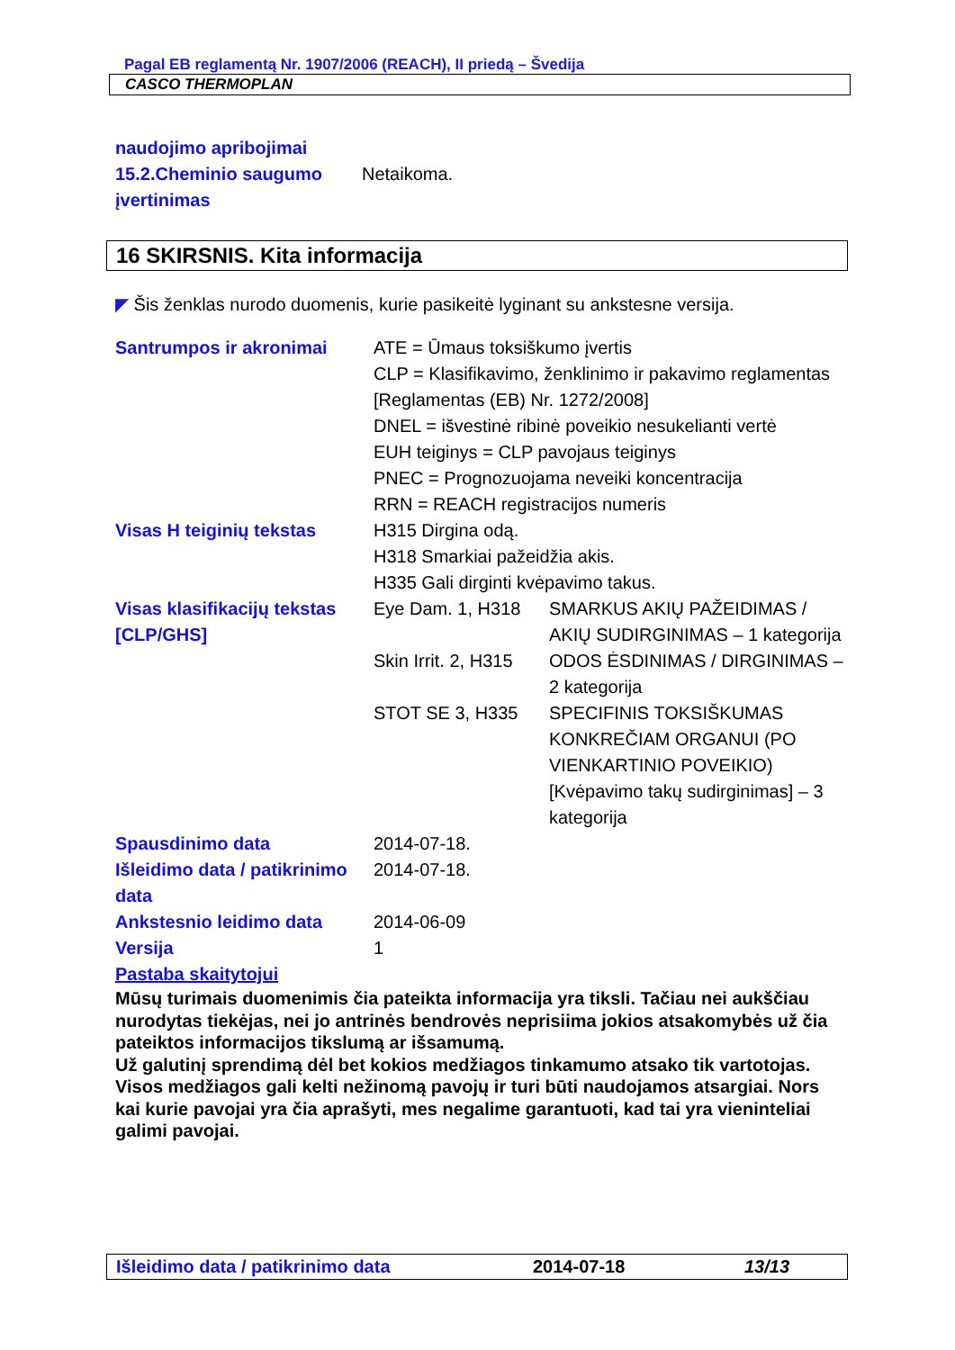Pagal EB reglamentą Nr. 1907/2006 (REACH), II priedą – Švedija
CASCO THERMOPLAN
| naudojimo apribojimai 15.2.Cheminio saugumo įvertinimas | Netaikoma. |
16 SKIRSNIS. Kita informacija
◤ Šis ženklas nurodo duomenis, kurie pasikeitė lyginant su ankstesne versija.
| Santrumpos ir akronimai | ATE = Ūmaus toksiškumo įvertis CLP = Klasifikavimo, ženklinimo ir pakavimo reglamentas [Reglamentas (EB) Nr. 1272/2008] DNEL = išvestinė ribinė poveikio nesukelianti vertė EUH teiginys = CLP pavojaus teiginys PNEC = Prognozuojama neveiki koncentracija RRN = REACH registracijos numeris | |
| Visas H teiginių tekstas | H315 Dirgina odą. H318 Smarkiai pažeidžia akis. H335 Gali dirginti kvėpavimo takus. | |
| Visas klasifikacijų tekstas [CLP/GHS] | Eye Dam. 1, H318 | SMARKUS AKIŲ PAŽEIDIMAS / AKIŲ SUDIRGINIMAS – 1 kategorija |
| | Skin Irrit. 2, H315 | ODOS ĖSDINIMAS / DIRGINIMAS – 2 kategorija |
| | STOT SE 3, H335 | SPECIFINIS TOKSIŠKUMAS KONKREČIAM ORGANUI (PO VIENKARTINIO POVEIKIO) [Kvėpavimo takų sudirginimas] – 3 kategorija |
| Spausdinimo data | 2014-07-18. | |
| Išleidimo data / patikrinimo data | 2014-07-18. | |
| Ankstesnio leidimo data | 2014-06-09 | |
| Versija | 1 | |
| Pastaba skaitytojui | | |
Mūsų turimais duomenimis čia pateikta informacija yra tiksli. Tačiau nei aukščiau nurodytas tiekėjas, nei jo antrinės bendrovės neprisiima jokios atsakomybės už čia pateiktos informacijos tikslumą ar išsamumą.
Už galutinį sprendimą dėl bet kokios medžiagos tinkamumo atsako tik vartotojas. Visos medžiagos gali kelti nežinomą pavojų ir turi būti naudojamos atsargiai. Nors kai kurie pavojai yra čia aprašyti, mes negalime garantuoti, kad tai yra vieninteliai galimi pavojai.
Išleidimo data / patikrinimo data 2014-07-18 13/13